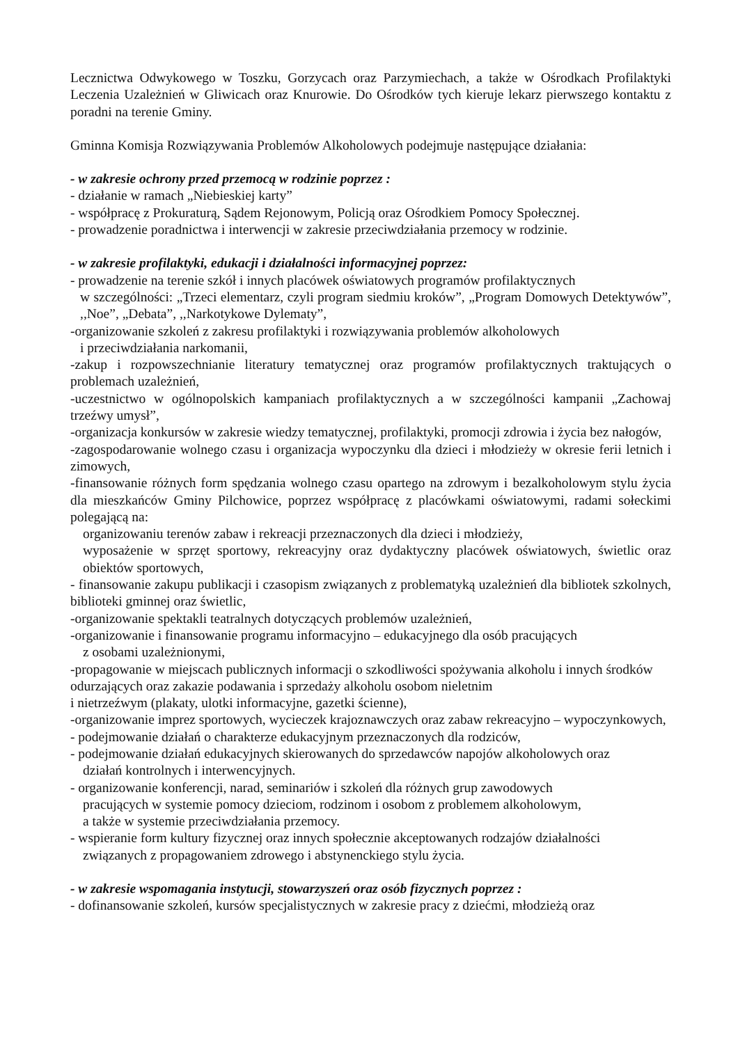Lecznictwa Odwykowego w Toszku, Gorzycach oraz Parzymiechach, a także w Ośrodkach Profilaktyki Leczenia Uzależnień w Gliwicach oraz Knurowie. Do Ośrodków tych kieruje lekarz pierwszego kontaktu z poradni na terenie Gminy.
Gminna Komisja Rozwiązywania Problemów Alkoholowych podejmuje następujące działania:
- w zakresie ochrony przed przemocą w rodzinie poprzez :
- działanie w ramach „Niebieskiej karty”
- współpracę z Prokuraturą, Sądem Rejonowym, Policją oraz Ośrodkiem Pomocy Społecznej.
- prowadzenie poradnictwa i interwencji w zakresie przeciwdziałania przemocy w rodzinie.
- w zakresie profilaktyki, edukacji i działalności informacyjnej poprzez:
- prowadzenie na terenie szkół i innych placówek oświatowych programów profilaktycznych
w szczególności: „Trzeci elementarz, czyli program siedmiu kroków”, „Program Domowych Detektywów”, ,,Noe”, „Debata”, ,,Narkotykowe Dylematy”,
-organizowanie szkoleń z zakresu profilaktyki i rozwiązywania problemów alkoholowych
i przeciwdziałania narkomanii,
-zakup i rozpowszechnianie literatury tematycznej oraz programów profilaktycznych traktujących o problemach uzależnień,
-uczestnictwo w ogólnopolskich kampaniach profilaktycznych a w szczególności kampanii „Zachowaj trzeźwy umysł”,
-organizacja konkursów w zakresie wiedzy tematycznej, profilaktyki, promocji zdrowia i życia bez nałogów,
-zagospodarowanie wolnego czasu i organizacja wypoczynku dla dzieci i młodzieży w okresie ferii letnich i zimowych,
-finansowanie różnych form spędzania wolnego czasu opartego na zdrowym i bezalkoholowym stylu życia dla mieszkańców Gminy Pilchowice, poprzez współpracę z placówkami oświatowymi, radami sołeckimi polegającą na:
organizowaniu terenów zabaw i rekreacji przeznaczonych dla dzieci i młodzieży,
wyposażenie w sprzęt sportowy, rekreacyjny oraz dydaktyczny placówek oświatowych, świetlic oraz obiektów sportowych,
- finansowanie zakupu publikacji i czasopism związanych z problematyką uzależnień dla bibliotek szkolnych, biblioteki gminnej oraz świetlic,
-organizowanie spektakli teatralnych dotyczących problemów uzależnień,
-organizowanie i finansowanie programu informacyjno – edukacyjnego dla osób pracujących
z osobami uzależnionymi,
-propagowanie w miejscach publicznych informacji o szkodliwości spożywania alkoholu i innych środków odurzających oraz zakazie podawania i sprzedaży alkoholu osobom nieletnim
i nietrzeźwym (plakaty, ulotki informacyjne, gazetki ścienne),
-organizowanie imprez sportowych, wycieczek krajoznawczych oraz zabaw rekreacyjno – wypoczynkowych,
- podejmowanie działań o charakterze edukacyjnym przeznaczonych dla rodziców,
- podejmowanie działań edukacyjnych skierowanych do sprzedawców napojów alkoholowych oraz
działań kontrolnych i interwencyjnych.
- organizowanie konferencji, narad, seminariów i szkoleń dla różnych grup zawodowych
pracujących w systemie pomocy dzieciom, rodzinom i osobom z problemem alkoholowym,
a także w systemie przeciwdziałania przemocy.
- wspieranie form kultury fizycznej oraz innych społecznie akceptowanych rodzajów działalności
związanych z propagowaniem zdrowego i abstynenckiego stylu życia.
- w zakresie wspomagania instytucji, stowarzyszeń oraz osób fizycznych poprzez :
- dofinansowanie szkoleń, kursów specjalistycznych w zakresie pracy z dziećmi, młodzieżą oraz